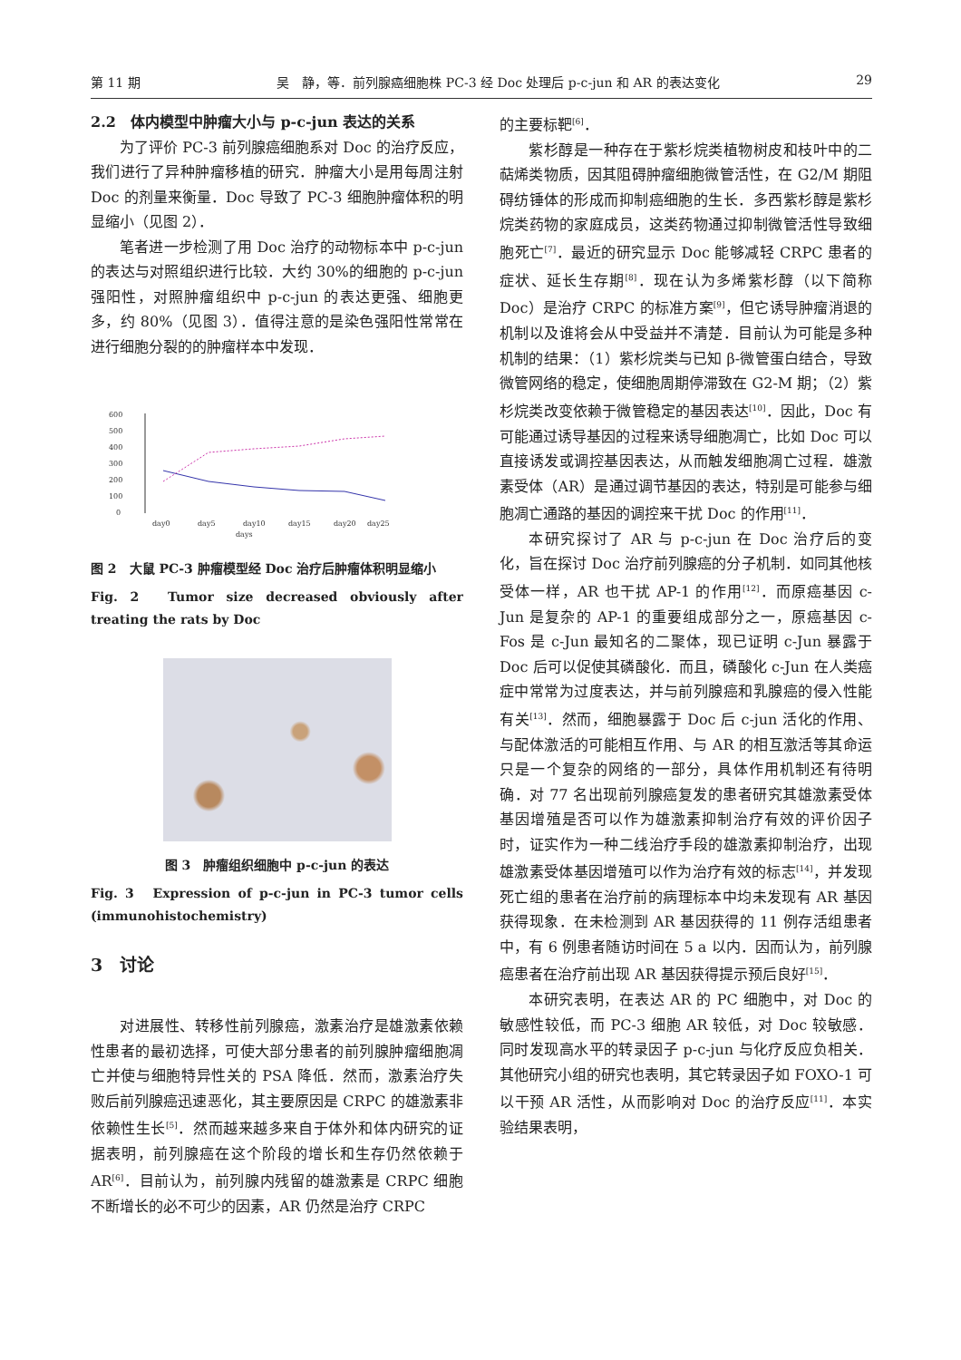第 11 期 吴　静，等．前列腺癌细胞株 PC-3 经 Doc 处理后 p-c-jun 和 AR 的表达变化 29
2.2　体内模型中肿瘤大小与 p-c-jun 表达的关系
为了评价 PC-3 前列腺癌细胞系对 Doc 的治疗反应，我们进行了异种肿瘤移植的研究．肿瘤大小是用每周注射 Doc 的剂量来衡量．Doc 导致了 PC-3 细胞肿瘤体积的明显缩小（见图 2）．
笔者进一步检测了用 Doc 治疗的动物标本中 p-c-jun 的表达与对照组织进行比较．大约 30%的细胞的 p-c-jun 强阳性，对照肿瘤组织中 p-c-jun 的表达更强、细胞更多，约 80%（见图 3）．值得注意的是染色强阳性常常在进行细胞分裂的的肿瘤样本中发现．
600
500
400
300
200
100
0
day0
day5
day10
day15
day20
day25
days
图 2　大鼠 PC-3 肿瘤模型经 Doc 治疗后肿瘤体积明显缩小
Fig. 2　Tumor size decreased obviously after treating the rats by Doc
图 3　肿瘤组织细胞中 p-c-jun 的表达
Fig. 3　Expression of p-c-jun in PC-3 tumor cells (immunohistochemistry)
3　讨论
对进展性、转移性前列腺癌，激素治疗是雄激素依赖性患者的最初选择，可使大部分患者的前列腺肿瘤细胞凋亡并使与细胞特异性关的 PSA 降低．然而，激素治疗失败后前列腺癌迅速恶化，其主要原因是 CRPC 的雄激素非依赖性生长<sup>[5]</sup>．然而越来越多来自于体外和体内研究的证据表明，前列腺癌在这个阶段的增长和生存仍然依赖于 AR<sup>[6]</sup>．目前认为，前列腺内残留的雄激素是 CRPC 细胞不断增长的必不可少的因素，AR 仍然是治疗 CRPC
的主要标靶<sup>[6]</sup>．
紫杉醇是一种存在于紫杉烷类植物树皮和枝叶中的二萜烯类物质，因其阻碍肿瘤细胞微管活性，在 G2/M 期阻碍纺锤体的形成而抑制癌细胞的生长．多西紫杉醇是紫杉烷类药物的家庭成员，这类药物通过抑制微管活性导致细胞死亡<sup>[7]</sup>．最近的研究显示 Doc 能够减轻 CRPC 患者的症状、延长生存期<sup>[8]</sup>．现在认为多烯紫杉醇（以下简称 Doc）是治疗 CRPC 的标准方案<sup>[9]</sup>，但它诱导肿瘤消退的机制以及谁将会从中受益并不清楚．目前认为可能是多种机制的结果：（1）紫杉烷类与已知 β-微管蛋白结合，导致微管网络的稳定，使细胞周期停滞致在 G2-M 期；（2）紫杉烷类改变依赖于微管稳定的基因表达<sup>[10]</sup>．因此，Doc 有可能通过诱导基因的过程来诱导细胞凋亡，比如 Doc 可以直接诱发或调控基因表达，从而触发细胞凋亡过程．雄激素受体（AR）是通过调节基因的表达，特别是可能参与细胞凋亡通路的基因的调控来干扰 Doc 的作用<sup>[11]</sup>．
本研究探讨了 AR 与 p-c-jun 在 Doc 治疗后的变化，旨在探讨 Doc 治疗前列腺癌的分子机制．如同其他核受体一样，AR 也干扰 AP-1 的作用<sup>[12]</sup>．而原癌基因 c-Jun 是复杂的 AP-1 的重要组成部分之一，原癌基因 c-Fos 是 c-Jun 最知名的二聚体，现已证明 c-Jun 暴露于 Doc 后可以促使其磷酸化．而且，磷酸化 c-Jun 在人类癌症中常常为过度表达，并与前列腺癌和乳腺癌的侵入性能有关<sup>[13]</sup>．然而，细胞暴露于 Doc 后 c-jun 活化的作用、与配体激活的可能相互作用、与 AR 的相互激活等其命运只是一个复杂的网络的一部分，具体作用机制还有待明确．对 77 名出现前列腺癌复发的患者研究其雄激素受体基因增殖是否可以作为雄激素抑制治疗有效的评价因子时，证实作为一种二线治疗手段的雄激素抑制治疗，出现雄激素受体基因增殖可以作为治疗有效的标志<sup>[14]</sup>，并发现死亡组的患者在治疗前的病理标本中均未发现有 AR 基因获得现象．在未检测到 AR 基因获得的 11 例存活组患者中，有 6 例患者随访时间在 5 a 以内．因而认为，前列腺癌患者在治疗前出现 AR 基因获得提示预后良好<sup>[15]</sup>．
本研究表明，在表达 AR 的 PC 细胞中，对 Doc 的敏感性较低，而 PC-3 细胞 AR 较低，对 Doc 较敏感．同时发现高水平的转录因子 p-c-jun 与化疗反应负相关．其他研究小组的研究也表明，其它转录因子如 FOXO-1 可以干预 AR 活性，从而影响对 Doc 的治疗反应<sup>[11]</sup>．本实验结果表明，